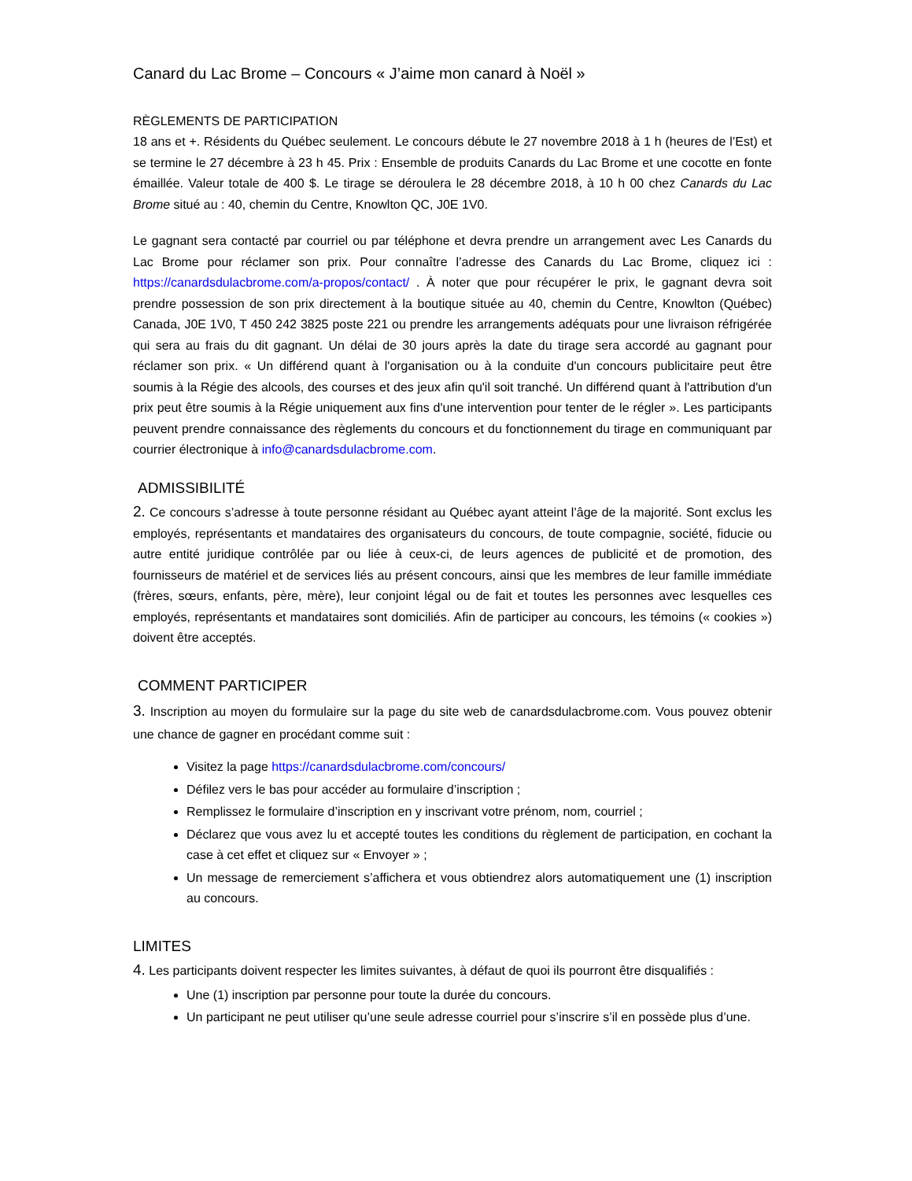Canard du Lac Brome – Concours « J’aime mon canard à Noël »
RÈGLEMENTS DE PARTICIPATION
18 ans et +. Résidents du Québec seulement. Le concours débute le 27 novembre 2018 à 1 h (heures de l’Est) et se termine le 27 décembre à 23 h 45. Prix : Ensemble de produits Canards du Lac Brome et une cocotte en fonte émaillée. Valeur totale de 400 $. Le tirage se déroulera le 28 décembre 2018, à 10 h 00 chez Canards du Lac Brome situé au : 40, chemin du Centre, Knowlton QC, J0E 1V0.
Le gagnant sera contacté par courriel ou par téléphone et devra prendre un arrangement avec Les Canards du Lac Brome pour réclamer son prix. Pour connaître l’adresse des Canards du Lac Brome, cliquez ici : https://canardsdulacbrome.com/a-propos/contact/ . À noter que pour récupérer le prix, le gagnant devra soit prendre possession de son prix directement à la boutique située au 40, chemin du Centre, Knowlton (Québec) Canada, J0E 1V0, T 450 242 3825 poste 221 ou prendre les arrangements adéquats pour une livraison réfrigérée qui sera au frais du dit gagnant. Un délai de 30 jours après la date du tirage sera accordé au gagnant pour réclamer son prix. « Un différend quant à l'organisation ou à la conduite d'un concours publicitaire peut être soumis à la Régie des alcools, des courses et des jeux afin qu'il soit tranché. Un différend quant à l'attribution d'un prix peut être soumis à la Régie uniquement aux fins d'une intervention pour tenter de le régler ». Les participants peuvent prendre connaissance des règlements du concours et du fonctionnement du tirage en communiquant par courrier électronique à info@canardsdulacbrome.com.
ADMISSIBILITÉ
2. Ce concours s’adresse à toute personne résidant au Québec ayant atteint l’âge de la majorité. Sont exclus les employés, représentants et mandataires des organisateurs du concours, de toute compagnie, société, fiducie ou autre entité juridique contrôlée par ou liée à ceux-ci, de leurs agences de publicité et de promotion, des fournisseurs de matériel et de services liés au présent concours, ainsi que les membres de leur famille immédiate (frères, sœurs, enfants, père, mère), leur conjoint légal ou de fait et toutes les personnes avec lesquelles ces employés, représentants et mandataires sont domiciliés. Afin de participer au concours, les témoins (« cookies ») doivent être acceptés.
COMMENT PARTICIPER
3. Inscription au moyen du formulaire sur la page du site web de canardsdulacbrome.com. Vous pouvez obtenir une chance de gagner en procédant comme suit :
Visitez la page https://canardsdulacbrome.com/concours/
Défilez vers le bas pour accéder au formulaire d’inscription ;
Remplissez le formulaire d’inscription en y inscrivant votre prénom, nom, courriel ;
Déclarez que vous avez lu et accepté toutes les conditions du règlement de participation, en cochant la case à cet effet et cliquez sur « Envoyer » ;
Un message de remerciement s’affichera et vous obtiendrez alors automatiquement une (1) inscription au concours.
LIMITES
4. Les participants doivent respecter les limites suivantes, à défaut de quoi ils pourront être disqualifiés :
Une (1) inscription par personne pour toute la durée du concours.
Un participant ne peut utiliser qu’une seule adresse courriel pour s’inscrire s’il en possède plus d’une.